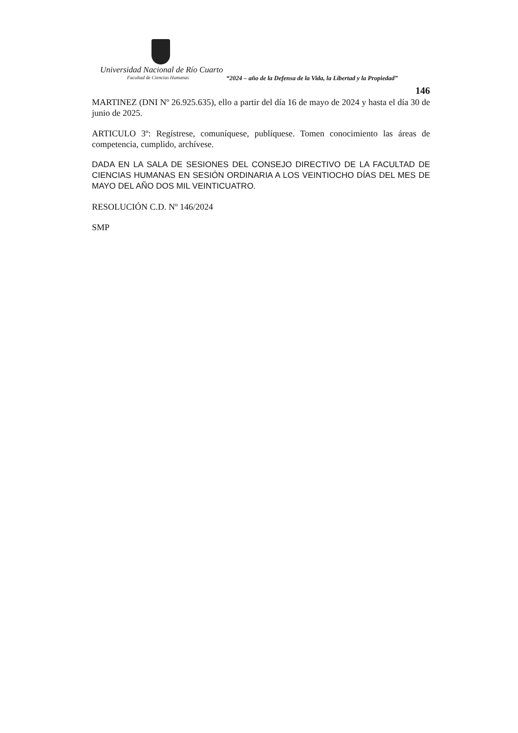Universidad Nacional de Río Cuarto
Facultad de Ciencias Humanas
“2024 – año de la Defensa de la Vida, la Libertad y la Propiedad”
146
MARTINEZ (DNI Nº 26.925.635), ello a partir del día 16 de mayo de 2024 y hasta el día 30 de junio de 2025.
ARTICULO 3º: Regístrese, comuníquese, publíquese. Tomen conocimiento las áreas de competencia, cumplido, archívese.
DADA EN LA SALA DE SESIONES DEL CONSEJO DIRECTIVO DE LA FACULTAD DE CIENCIAS HUMANAS EN SESIÓN ORDINARIA A LOS VEINTIOCHO DÍAS DEL MES DE MAYO DEL AÑO DOS MIL VEINTICUATRO.
RESOLUCIÓN C.D. Nº 146/2024
SMP